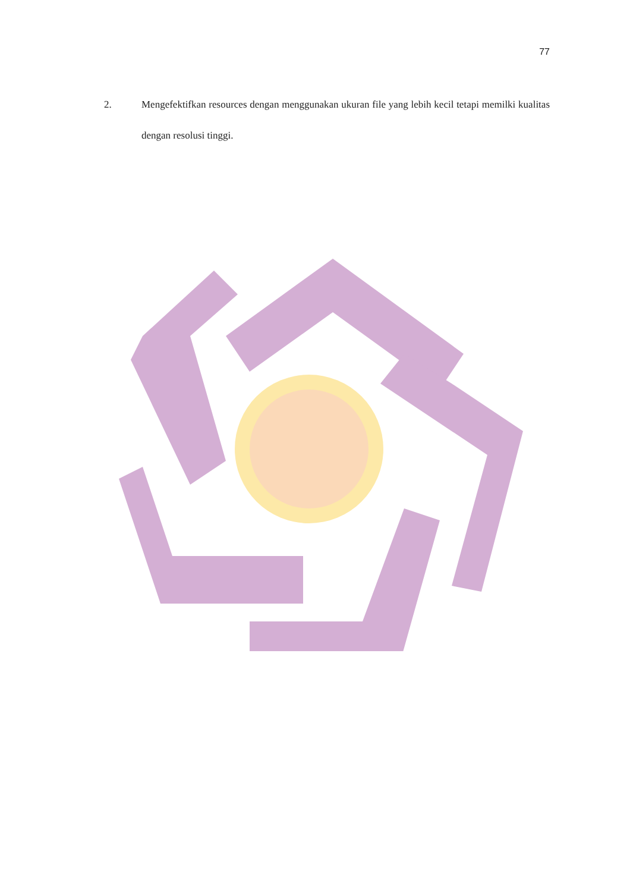77
2. Mengefektifkan resources dengan menggunakan ukuran file yang lebih kecil tetapi memilki kualitas dengan resolusi tinggi.